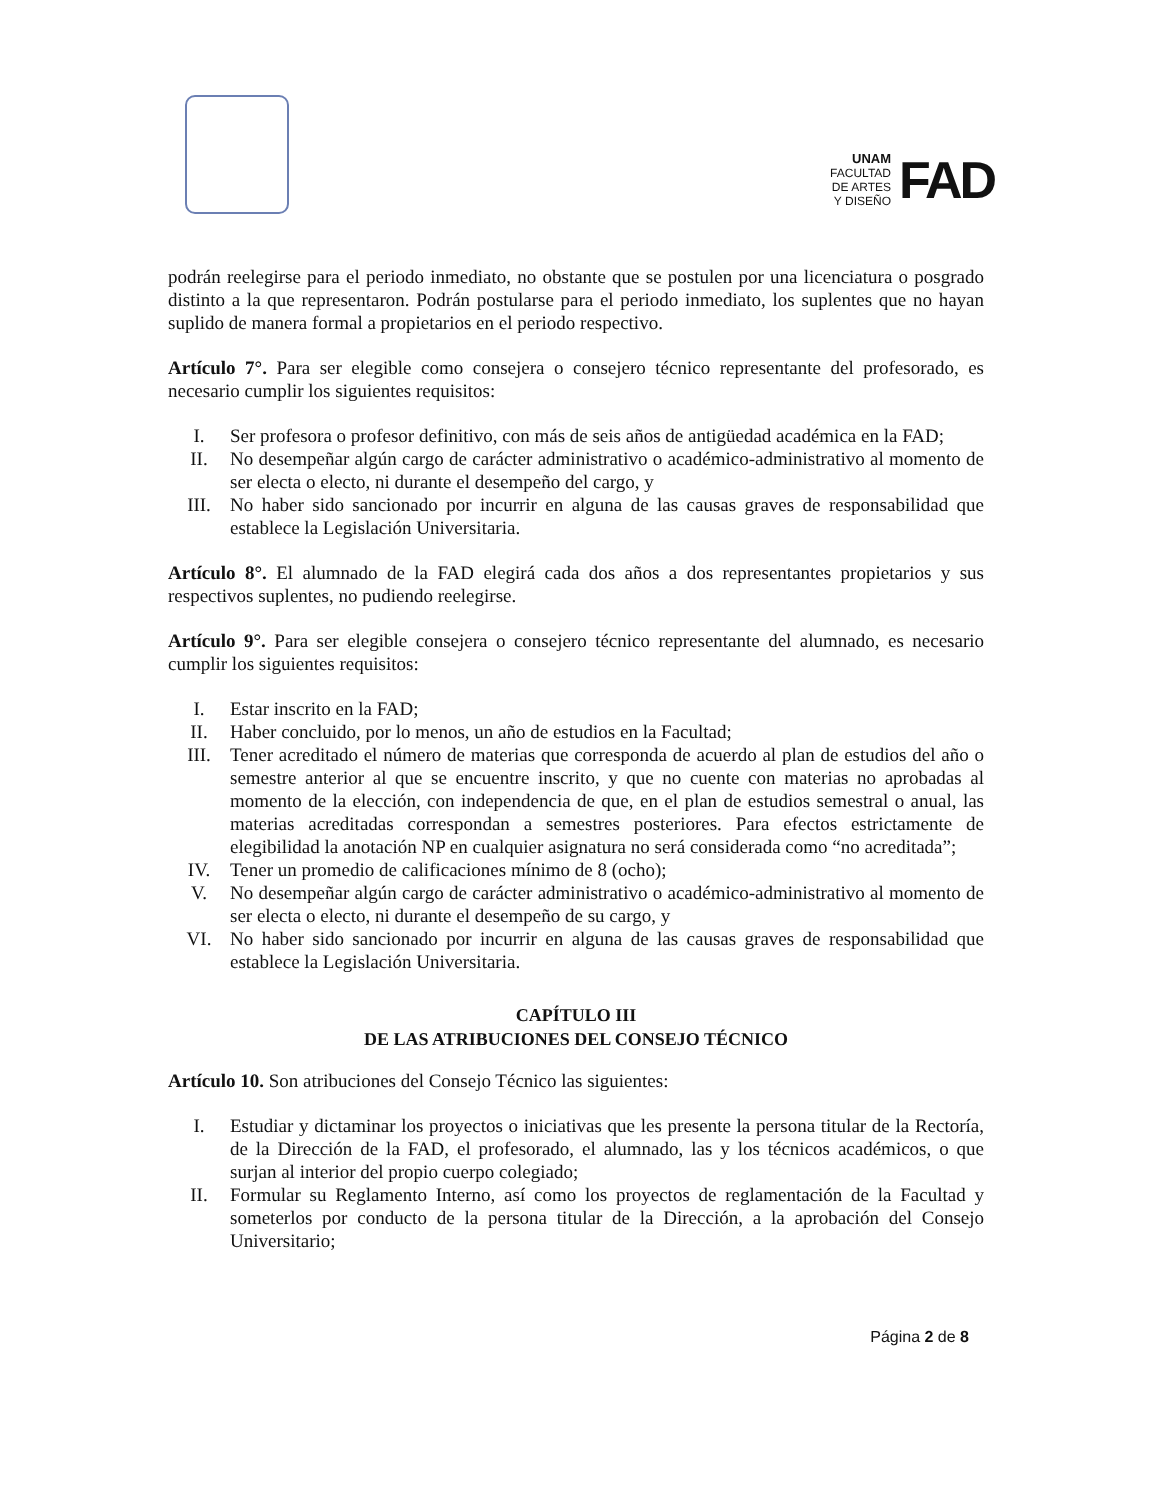UNAM
FACULTAD
DE ARTES
Y DISEÑO
FAD
podrán reelegirse para el periodo inmediato, no obstante que se postulen por una licenciatura o posgrado distinto a la que representaron. Podrán postularse para el periodo inmediato, los suplentes que no hayan suplido de manera formal a propietarios en el periodo respectivo.
Artículo 7°. Para ser elegible como consejera o consejero técnico representante del profesorado, es necesario cumplir los siguientes requisitos:
I. Ser profesora o profesor definitivo, con más de seis años de antigüedad académica en la FAD;
II. No desempeñar algún cargo de carácter administrativo o académico-administrativo al momento de ser electa o electo, ni durante el desempeño del cargo, y
III. No haber sido sancionado por incurrir en alguna de las causas graves de responsabilidad que establece la Legislación Universitaria.
Artículo 8°. El alumnado de la FAD elegirá cada dos años a dos representantes propietarios y sus respectivos suplentes, no pudiendo reelegirse.
Artículo 9°. Para ser elegible consejera o consejero técnico representante del alumnado, es necesario cumplir los siguientes requisitos:
I. Estar inscrito en la FAD;
II. Haber concluido, por lo menos, un año de estudios en la Facultad;
III. Tener acreditado el número de materias que corresponda de acuerdo al plan de estudios del año o semestre anterior al que se encuentre inscrito, y que no cuente con materias no aprobadas al momento de la elección, con independencia de que, en el plan de estudios semestral o anual, las materias acreditadas correspondan a semestres posteriores. Para efectos estrictamente de elegibilidad la anotación NP en cualquier asignatura no será considerada como “no acreditada”;
IV. Tener un promedio de calificaciones mínimo de 8 (ocho);
V. No desempeñar algún cargo de carácter administrativo o académico-administrativo al momento de ser electa o electo, ni durante el desempeño de su cargo, y
VI. No haber sido sancionado por incurrir en alguna de las causas graves de responsabilidad que establece la Legislación Universitaria.
CAPÍTULO III
DE LAS ATRIBUCIONES DEL CONSEJO TÉCNICO
Artículo 10. Son atribuciones del Consejo Técnico las siguientes:
I. Estudiar y dictaminar los proyectos o iniciativas que les presente la persona titular de la Rectoría, de la Dirección de la FAD, el profesorado, el alumnado, las y los técnicos académicos, o que surjan al interior del propio cuerpo colegiado;
II. Formular su Reglamento Interno, así como los proyectos de reglamentación de la Facultad y someterlos por conducto de la persona titular de la Dirección, a la aprobación del Consejo Universitario;
Página 2 de 8